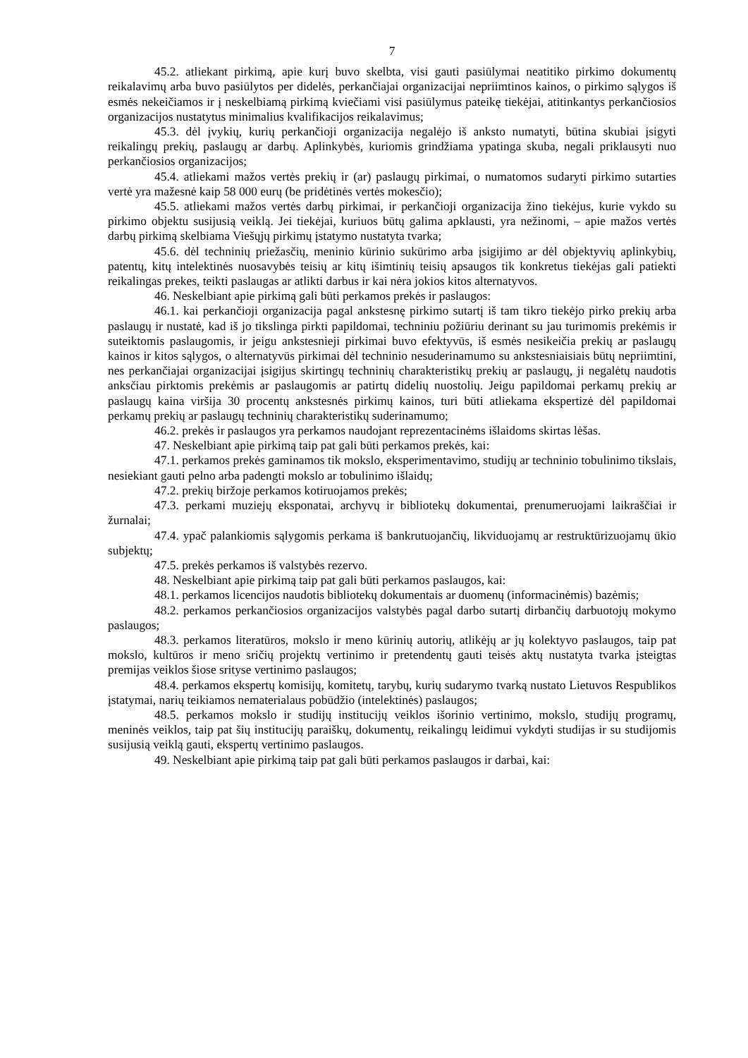7
45.2. atliekant pirkimą, apie kurį buvo skelbta, visi gauti pasiūlymai neatitiko pirkimo dokumentų reikalavimų arba buvo pasiūlytos per didelės, perkančiajai organizacijai nepriimtinos kainos, o pirkimo sąlygos iš esmės nekeičiamos ir į neskelbiamą pirkimą kviečiami visi pasiūlymus pateikę tiekėjai, atitinkantys perkančiosios organizacijos nustatytus minimalius kvalifikacijos reikalavimus;
45.3. dėl įvykių, kurių perkančioji organizacija negalėjo iš anksto numatyti, būtina skubiai įsigyti reikalingų prekių, paslaugų ar darbų. Aplinkybės, kuriomis grindžiama ypatinga skuba, negali priklausyti nuo perkančiosios organizacijos;
45.4. atliekami mažos vertės prekių ir (ar) paslaugų pirkimai, o numatomos sudaryti pirkimo sutarties vertė yra mažesnė kaip 58 000 eurų (be pridėtinės vertės mokesčio);
45.5. atliekami mažos vertės darbų pirkimai, ir perkančioji organizacija žino tiekėjus, kurie vykdo su pirkimo objektu susijusią veiklą. Jei tiekėjai, kuriuos būtų galima apklausti, yra nežinomi, – apie mažos vertės darbų pirkimą skelbiama Viešųjų pirkimų įstatymo nustatyta tvarka;
45.6. dėl techninių priežasčių, meninio kūrinio sukūrimo arba įsigijimo ar dėl objektyvių aplinkybių, patentų, kitų intelektinės nuosavybės teisių ar kitų išimtinių teisių apsaugos tik konkretus tiekėjas gali patiekti reikalingas prekes, teikti paslaugas ar atlikti darbus ir kai nėra jokios kitos alternatyvos.
46. Neskelbiant apie pirkimą gali būti perkamos prekės ir paslaugos:
46.1. kai perkančioji organizacija pagal ankstesnę pirkimo sutartį iš tam tikro tiekėjo pirko prekių arba paslaugų ir nustatė, kad iš jo tikslinga pirkti papildomai, techniniu požiūriu derinant su jau turimomis prekėmis ir suteiktomis paslaugomis, ir jeigu ankstesnieji pirkimai buvo efektyvūs, iš esmės nesikeičia prekių ar paslaugų kainos ir kitos sąlygos, o alternatyvūs pirkimai dėl techninio nesuderinamumo su ankstesniaisiais būtų nepriimtini, nes perkančiajai organizacijai įsigijus skirtingų techninių charakteristikų prekių ar paslaugų, ji negalėtų naudotis anksčiau pirktomis prekėmis ar paslaugomis ar patirtų didelių nuostolių. Jeigu papildomai perkamų prekių ar paslaugų kaina viršija 30 procentų ankstesnės pirkimų kainos, turi būti atliekama ekspertizė dėl papildomai perkamų prekių ar paslaugų techninių charakteristikų suderinamumo;
46.2. prekės ir paslaugos yra perkamos naudojant reprezentacinėms išlaidoms skirtas lėšas.
47. Neskelbiant apie pirkimą taip pat gali būti perkamos prekės, kai:
47.1. perkamos prekės gaminamos tik mokslo, eksperimentavimo, studijų ar techninio tobulinimo tikslais, nesiekiant gauti pelno arba padengti mokslo ar tobulinimo išlaidų;
47.2. prekių biržoje perkamos kotiruojamos prekės;
47.3. perkami muziejų eksponatai, archyvų ir bibliotekų dokumentai, prenumeruojami laikraščiai ir žurnalai;
47.4. ypač palankiomis sąlygomis perkama iš bankrutuojančių, likviduojamų ar restruktūrizuojamų ūkio subjektų;
47.5. prekės perkamos iš valstybės rezervo.
48. Neskelbiant apie pirkimą taip pat gali būti perkamos paslaugos, kai:
48.1. perkamos licencijos naudotis bibliotekų dokumentais ar duomenų (informacinėmis) bazėmis;
48.2. perkamos perkančiosios organizacijos valstybės pagal darbo sutartį dirbančių darbuotojų mokymo paslaugos;
48.3. perkamos literatūros, mokslo ir meno kūrinių autorių, atlikėjų ar jų kolektyvo paslaugos, taip pat mokslo, kultūros ir meno sričių projektų vertinimo ir pretendentų gauti teisės aktų nustatyta tvarka įsteigtas premijas veiklos šiose srityse vertinimo paslaugos;
48.4. perkamos ekspertų komisijų, komitetų, tarybų, kurių sudarymo tvarką nustato Lietuvos Respublikos įstatymai, narių teikiamos nematerialaus pobūdžio (intelektinės) paslaugos;
48.5. perkamos mokslo ir studijų institucijų veiklos išorinio vertinimo, mokslo, studijų programų, meninės veiklos, taip pat šių institucijų paraiškų, dokumentų, reikalingų leidimui vykdyti studijas ir su studijomis susijusią veiklą gauti, ekspertų vertinimo paslaugos.
49. Neskelbiant apie pirkimą taip pat gali būti perkamos paslaugos ir darbai, kai: